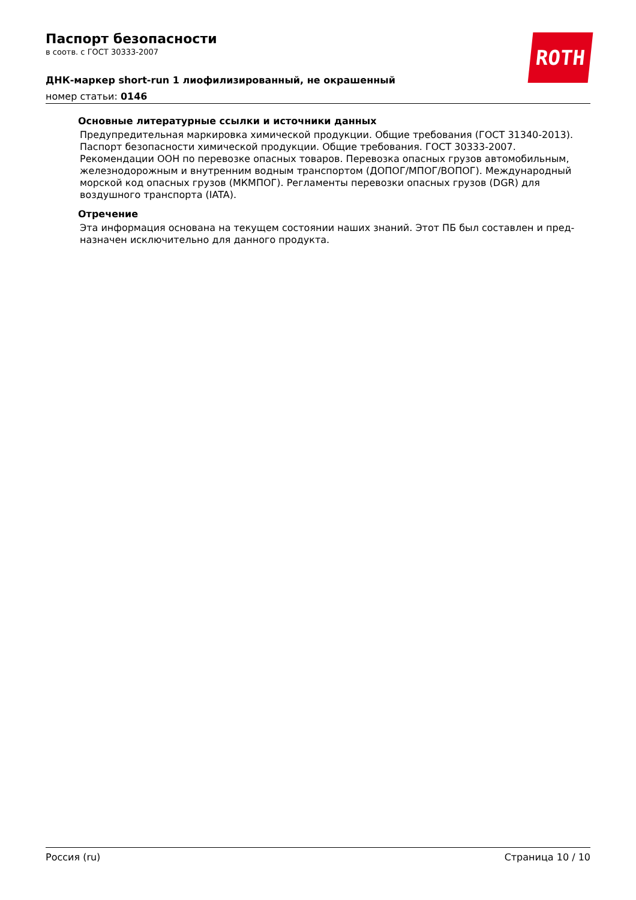ROTH
Паспорт безопасности
в соотв. с ГОСТ 30333-2007
ДНК-маркер short-run 1 лиофилизированный, не окрашенный
номер статьи: 0146
Основные литературные ссылки и источники данных
Предупредительная маркировка химической продукции. Общие требования (ГОСТ 31340-2013). Паспорт безопасности химической продукции. Общие требования. ГОСТ 30333-2007. Рекомендации ООН по перевозке опасных товаров. Перевозка опасных грузов автомобиль­ным, железнодорожным и внутренним водным транспортом (ДОПОГ/МПОГ/ВОПОГ). Междуна­родный морской код опасных грузов (МКМПОГ). Регламенты перевозки опасных грузов (DGR) для воздушного транспорта (IATA).
Отречение
Эта информация основана на текущем состоянии наших знаний. Этот ПБ был составлен и пред­назначен исключительно для данного продукта.
Россия (ru) Страница 10 / 10